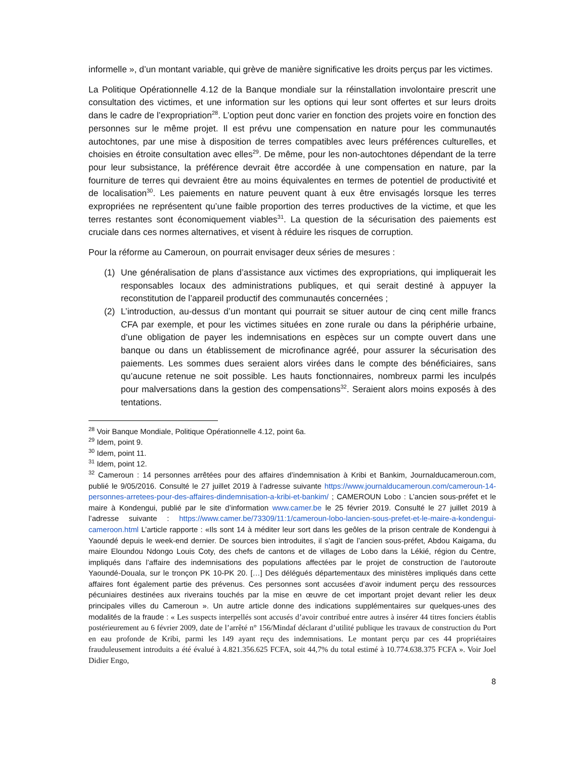informelle », d’un montant variable, qui grève de manière significative les droits perçus par les victimes.
La Politique Opérationnelle 4.12 de la Banque mondiale sur la réinstallation involontaire prescrit une consultation des victimes, et une information sur les options qui leur sont offertes et sur leurs droits dans le cadre de l’expropriation<sup>28</sup>. L’option peut donc varier en fonction des projets voire en fonction des personnes sur le même projet. Il est prévu une compensation en nature pour les communautés autochtones, par une mise à disposition de terres compatibles avec leurs préférences culturelles, et choisies en étroite consultation avec elles<sup>29</sup>. De même, pour les non-autochtones dépendant de la terre pour leur subsistance, la préférence devrait être accordée à une compensation en nature, par la fourniture de terres qui devraient être au moins équivalentes en termes de potentiel de productivité et de localisation<sup>30</sup>. Les paiements en nature peuvent quant à eux être envisagés lorsque les terres expropriées ne représentent qu’une faible proportion des terres productives de la victime, et que les terres restantes sont économiquement viables<sup>31</sup>. La question de la sécurisation des paiements est cruciale dans ces normes alternatives, et visent à réduire les risques de corruption.
Pour la réforme au Cameroun, on pourrait envisager deux séries de mesures :
(1) Une généralisation de plans d’assistance aux victimes des expropriations, qui impliquerait les responsables locaux des administrations publiques, et qui serait destiné à appuyer la reconstitution de l’appareil productif des communautés concernées ;
(2) L’introduction, au-dessus d’un montant qui pourrait se situer autour de cinq cent mille francs CFA par exemple, et pour les victimes situées en zone rurale ou dans la périphérie urbaine, d’une obligation de payer les indemnisations en espèces sur un compte ouvert dans une banque ou dans un établissement de microfinance agréé, pour assurer la sécurisation des paiements. Les sommes dues seraient alors virées dans le compte des bénéficiaires, sans qu’aucune retenue ne soit possible. Les hauts fonctionnaires, nombreux parmi les inculpés pour malversations dans la gestion des compensations<sup>32</sup>. Seraient alors moins exposés à des tentations.
<sup>28</sup> Voir Banque Mondiale, Politique Opérationnelle 4.12, point 6a.
<sup>29</sup> Idem, point 9.
<sup>30</sup> Idem, point 11.
<sup>31</sup> Idem, point 12.
<sup>32</sup> Cameroun : 14 personnes arrêtées pour des affaires d’indemnisation à Kribi et Bankim, Journalducameroun.com, publié le 9/05/2016. Consulté le 27 juillet 2019 à l’adresse suivante https://www.journalducameroun.com/cameroun-14-personnes-arretees-pour-des-affaires-dindemnisation-a-kribi-et-bankim/ ; CAMEROUN Lobo : L’ancien sous-préfet et le maire à Kondengui, publié par le site d’information www.camer.be le 25 février 2019. Consulté le 27 juillet 2019 à l’adresse suivante : https://www.camer.be/73309/11:1/cameroun-lobo-lancien-sous-prefet-et-le-maire-a-kondengui-cameroon.html L’article rapporte : «Ils sont 14 à méditer leur sort dans les geôles de la prison centrale de Kondengui à Yaoundé depuis le week-end dernier. De sources bien introduites, il s’agit de l’ancien sous-préfet, Abdou Kaigama, du maire Eloundou Ndongo Louis Coty, des chefs de cantons et de villages de Lobo dans la Lékié, région du Centre, impliqués dans l’affaire des indemnisations des populations affectées par le projet de construction de l’autoroute Yaoundé-Douala, sur le tronçon PK 10-PK 20. […] Des délégués départementaux des ministères impliqués dans cette affaires font également partie des prévenus. Ces personnes sont accusées d’avoir indument perçu des ressources pécuniaires destinées aux riverains touchés par la mise en œuvre de cet important projet devant relier les deux principales villes du Cameroun ». Un autre article donne des indications supplémentaires sur quelques-unes des modalités de la fraude : « Les suspects interpellés sont accusés d’avoir contribué entre autres à insérer 44 titres fonciers établis postérieurement au 6 février 2009, date de l’arrêté n° 156/Mindaf déclarant d’utilité publique les travaux de construction du Port en eau profonde de Kribi, parmi les 149 ayant reçu des indemnisations. Le montant perçu par ces 44 propriétaires frauduleusement introduits a été évalué à 4.821.356.625 FCFA, soit 44,7% du total estimé à 10.774.638.375 FCFA ». Voir Joel Didier Engo,
8